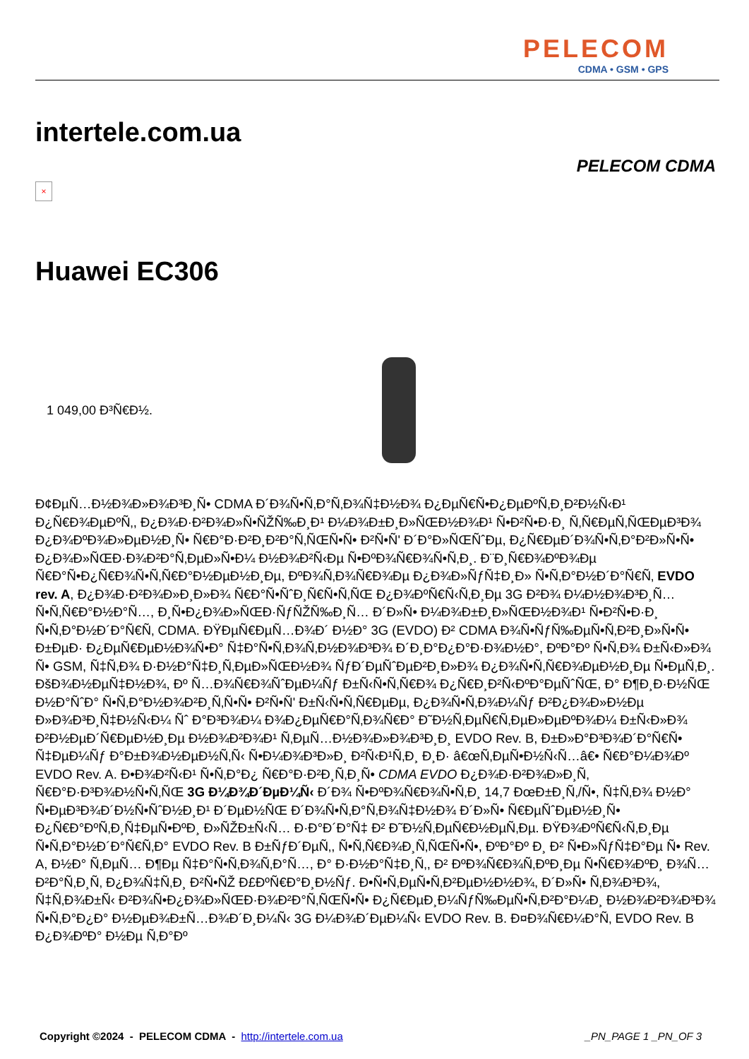PELECOM
CDMA • GSM • GPS
intertele.com.ua
PELECOM CDMA
×
Huawei EC306
1 049,00 Ð³Ñ€Ð½.
Ð¢ÐµÑ…Ð½Ð¾Ð»Ð¾Ð³Ð¸Ñ• CDMA Ð´Ð¾Ñ•Ñ‚Ð°Ñ‚Ð¾Ñ‡Ð½Ð¾ Ð¿ÐµÑ€Ñ•Ð¿ÐµÐºÑ‚Ð¸Ð²Ð½Ñ‹Ð¹ Ð¿Ñ€Ð¾ÐµÐºÑ‚, Ð¿Ð¾Ð·Ð²Ð¾Ð»Ñ•ÑŽÑ‰Ð¸Ð¹ Ð¼Ð¾Ð±Ð¸Ð»ÑŒÐ½Ð¾Ð¹ Ñ•Ð²Ñ•Ð·Ð¸ Ñ‚Ñ€ÐµÑ‚ÑŒÐµÐ³Ð¾ Ð¿Ð¾ÐºÐ¾Ð»ÐµÐ½Ð¸Ñ• Ñ€Ð°Ð·Ð²Ð¸Ð²Ð°Ñ‚ÑŒÑ•Ñ• Ð²Ñ•Ñ' Ð´Ð°Ð»ÑŒÑˆÐµ, Ð¿Ñ€ÐµÐ´Ð¾Ñ•Ñ‚Ð°Ð²Ð»Ñ•Ñ• Ð¿Ð¾Ð»ÑŒÐ·Ð¾Ð²Ð°Ñ‚ÐµÐ»Ñ•Ð¼ Ð½Ð¾Ð²Ñ‹Ðµ Ñ•ÐºÐ¾Ñ€Ð¾Ñ•Ñ‚Ð¸. Ð¨Ð¸Ñ€Ð¾ÐºÐ¾Ðµ Ñ€Ð°Ñ•Ð¿Ñ€Ð¾Ñ•Ñ‚Ñ€Ð°Ð½ÐµÐ½Ð¸Ðµ, ÐºÐ¾Ñ‚Ð¾Ñ€Ð¾Ðµ Ð¿Ð¾Ð»ÑƒÑ‡Ð¸Ð» Ñ•Ñ‚Ð°Ð½Ð´Ð°Ñ€Ñ‚ EVDO rev. A, Ð¿Ð¾Ð·Ð²Ð¾Ð»Ð¸Ð»Ð¾ Ñ€Ð°Ñ•ÑˆÐ¸Ñ€Ñ•Ñ‚ÑŒ Ð¿Ð¾ÐºÑ€Ñ‹Ñ‚Ð¸Ðµ 3G Ð²Ð¾ Ð¼Ð½Ð¾Ð³Ð¸Ñ… Ñ•Ñ‚Ñ€Ð°Ð½Ð°Ñ…, Ð¸Ñ•Ð¿Ð¾Ð»ÑŒÐ·ÑƒÑŽÑ‰Ð¸Ñ… Ð´Ð»Ñ• Ð¼Ð¾Ð±Ð¸Ð»ÑŒÐ½Ð¾Ð¹ Ñ•Ð²Ñ•Ð·Ð¸ Ñ•Ñ‚Ð°Ð½Ð´Ð°Ñ€Ñ‚ CDMA. ÐŸÐµÑ€ÐµÑ…Ð¾Ð´ Ð½Ð° 3G (EVDO) Ð² CDMA Ð¾Ñ•ÑƒÑ‰ÐµÑ•Ñ‚Ð²Ð¸Ð»Ñ•Ñ• Ð±ÐµÐ· Ð¿ÐµÑ€ÐµÐ½Ð¾Ñ•Ð° Ñ‡Ð°Ñ•Ñ‚Ð¾Ñ‚Ð½Ð¾Ð³Ð¾ Ð´Ð¸Ð°Ð¿Ð°Ð·Ð¾Ð½Ð°, ÐºÐ°Ðº Ñ•Ñ‚Ð¾ Ð±Ñ‹Ð»Ð¾ Ñ• GSM, Ñ‡Ñ‚Ð¾ Ð·Ð½Ð°Ñ‡Ð¸Ñ‚ÐµÐ»ÑŒÐ½Ð¾ ÑƒÐ´ÐµÑˆÐµÐ²Ð¸Ð»Ð¾ Ð¿Ð¾Ñ•Ñ‚Ñ€Ð¾ÐµÐ½Ð¸Ðµ Ñ•ÐµÑ‚Ð¸. ÐšÐ¾Ð½ÐµÑ‡Ð½Ð¾, Ðº Ñ…Ð¾Ñ€Ð¾ÑˆÐµÐ¼Ñƒ Ð±Ñ‹Ñ•Ñ‚Ñ€Ð¾ Ð¿Ñ€Ð¸Ð²Ñ‹ÐºÐ°ÐµÑˆÑŒ, Ð° Ð¶Ð¸Ð·Ð½ÑŒ Ð½Ð°ÑˆÐ° Ñ•Ñ‚Ð°Ð½Ð¾Ð²Ð¸Ñ‚Ñ•Ñ• Ð²Ñ•Ñ' Ð±Ñ‹Ñ•Ñ‚Ñ€ÐµÐµ, Ð¿Ð¾Ñ•Ñ‚Ð¾Ð¼Ñƒ Ð²Ð¿Ð¾Ð»Ð½Ðµ Ð»Ð¾Ð³Ð¸Ñ‡Ð½Ñ‹Ð¼ Ñˆ Ð°Ð³Ð¾Ð¼ Ð¾Ð¿ÐµÑ€Ð°Ñ‚Ð¾Ñ€Ð° Ð˜Ð½Ñ‚ÐµÑ€Ñ‚ÐµÐ»ÐµÐºÐ¾Ð¼ Ð±Ñ‹Ð»Ð¾ Ð²Ð½ÐµÐ´Ñ€ÐµÐ½Ð¸Ðµ Ð½Ð¾Ð²Ð¾Ð¹ Ñ‚ÐµÑ…Ð½Ð¾Ð»Ð¾Ð³Ð¸Ð¸ EVDO Rev. B, Ð±Ð»Ð°Ð³Ð¾Ð´Ð°Ñ€Ñ• Ñ‡ÐµÐ¼Ñƒ Ð°Ð±Ð¾Ð½ÐµÐ½Ñ‚Ñ‹ Ñ•Ð¼Ð¾Ð³Ð»Ð¸ Ð²Ñ‹Ð¹Ñ‚Ð¸ Ð¸Ð· â€œÑ‚ÐµÑ•Ð½Ñ‹Ñ…â€• Ñ€Ð°Ð¼Ð¾Ðº EVDO Rev. A. Ð•Ð¾Ð²Ñ‹Ð¹ Ñ•Ñ‚Ð°Ð¿ Ñ€Ð°Ð·Ð²Ð¸Ñ‚Ð¸Ñ• CDMA EVDO Ð¿Ð¾Ð·Ð²Ð¾Ð»Ð¸Ñ‚ Ñ€Ð°Ð·Ð³Ð¾Ð½Ñ•Ñ‚ÑŒ 3G Ð¼Ð¾Ð´ÐµÐ¼Ñ‹ Ð´Ð¾ Ñ•ÐºÐ¾Ñ€Ð¾Ñ•Ñ‚Ð¸ 14,7 ÐœÐ±Ð¸Ñ‚/Ñ•, Ñ‡Ñ‚Ð¾ Ð½Ð° Ñ•ÐµÐ³Ð¾Ð´Ð½Ñ•ÑˆÐ½Ð¸Ð¹ Ð´ÐµÐ½ÑŒ Ð´Ð¾Ñ•Ñ‚Ð°Ñ‚Ð¾Ñ‡Ð½Ð¾ Ð´Ð»Ñ• Ñ€ÐµÑˆÐµÐ½Ð¸Ñ• Ð¿Ñ€Ð°ÐºÑ‚Ð¸Ñ‡ÐµÑ•ÐºÐ¸ Ð»ÑŽÐ±Ñ‹Ñ… Ð·Ð°Ð´Ð°Ñ‡ Ð² Ð˜Ð½Ñ‚ÐµÑ€Ð½ÐµÑ‚Ðµ. ÐŸÐ¾ÐºÑ€Ñ‹Ñ‚Ð¸Ðµ Ñ•Ñ‚Ð°Ð½Ð´Ð°Ñ€Ñ‚Ð° EVDO Rev. B Ð±ÑƒÐ´ÐµÑ‚, Ñ•Ñ‚Ñ€Ð¾Ð¸Ñ‚ÑŒÑ•Ñ•, ÐºÐ°Ðº Ð¸ Ð² Ñ•Ð»ÑƒÑ‡Ð°Ðµ Ñ• Rev. A, Ð½Ð° Ñ‚ÐµÑ… Ð¶Ðµ Ñ‡Ð°Ñ•Ñ‚Ð¾Ñ‚Ð°Ñ…, Ð° Ð·Ð½Ð°Ñ‡Ð¸Ñ‚, Ð² ÐºÐ¾Ñ€Ð¾Ñ‚ÐºÐ¸Ðµ Ñ•Ñ€Ð¾ÐºÐ¸ Ð¾Ñ…Ð²Ð°Ñ‚Ð¸Ñ‚ Ð¿Ð¾Ñ‡Ñ‚Ð¸ Ð²Ñ•ÑŽ Ð£ÐºÑ€Ð°Ð¸Ð½Ñƒ. Ð•Ñ•Ñ‚ÐµÑ•Ñ‚Ð²ÐµÐ½Ð½Ð¾, Ð´Ð»Ñ• Ñ‚Ð¾Ð³Ð¾, Ñ‡Ñ‚Ð¾Ð±Ñ‹ Ð²Ð¾Ñ•Ð¿Ð¾Ð»ÑŒÐ·Ð¾Ð²Ð°Ñ‚ÑŒÑ•Ñ• Ð¿Ñ€ÐµÐ¸Ð¼ÑƒÑ‰ÐµÑ•Ñ‚Ð²Ð°Ð¼Ð¸ Ð½Ð¾Ð²Ð¾Ð³Ð¾ Ñ•Ñ‚Ð°Ð¿Ð° Ð½ÐµÐ¾Ð±Ñ…Ð¾Ð´Ð¸Ð¼Ñ‹ 3G Ð¼Ð¾Ð´ÐµÐ¼Ñ‹ EVDO Rev. B. Ð¤Ð¾Ñ€Ð¼Ð°Ñ‚ EVDO Rev. B Ð¿Ð¾ÐºÐ° Ð½Ðµ Ñ‚Ð°Ðº
Copyright ©2024 - PELECOM CDMA - http://intertele.com.ua
_PN_PAGE 1 _PN_OF 3